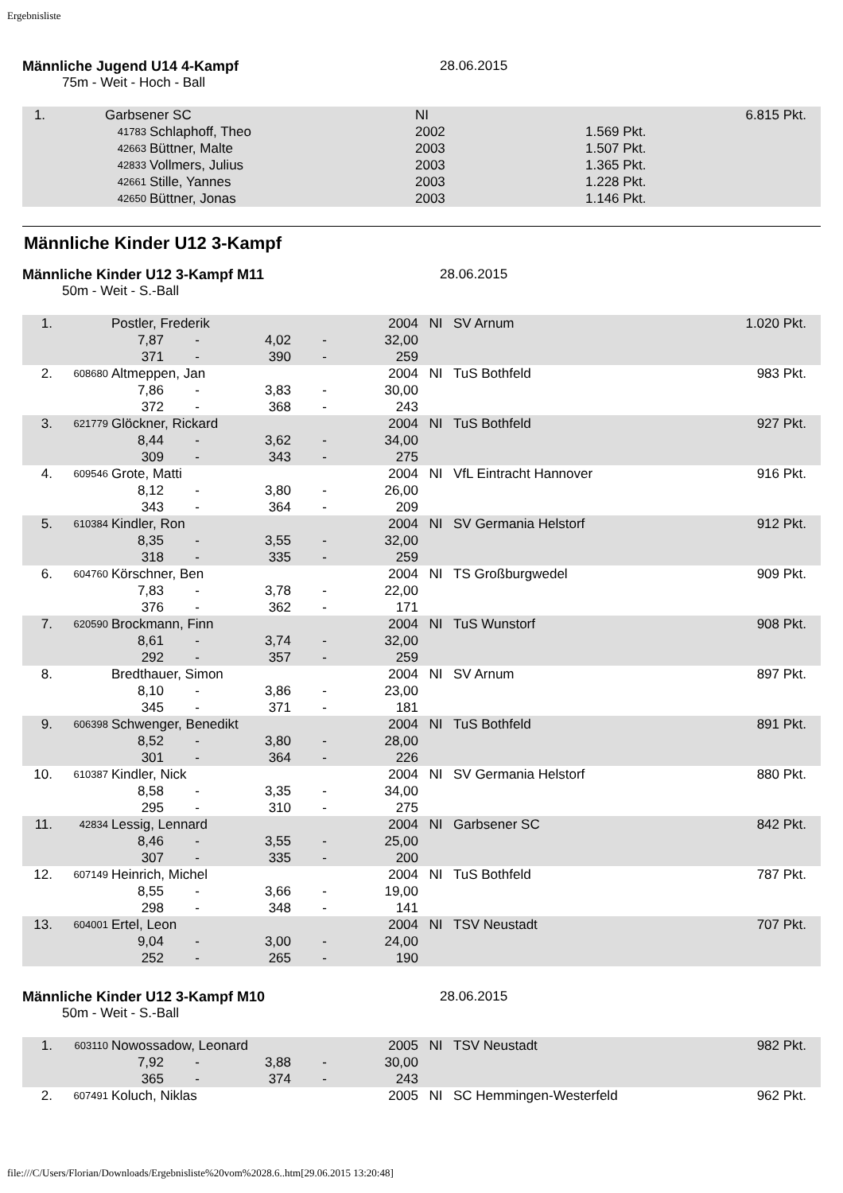Ergebnisliste
Männliche Jugend U14 4-Kampf 28.06.2015
75m - Weit - Hoch - Ball
| 1. | Garbsener SC | | NI | | 6.815 Pkt. |
| | 41783 | Schlaphoff, Theo | 2002 | 1.569 Pkt. | |
| | 42663 | Büttner, Malte | 2003 | 1.507 Pkt. | |
| | 42833 | Vollmers, Julius | 2003 | 1.365 Pkt. | |
| | 42661 | Stille, Yannes | 2003 | 1.228 Pkt. | |
| | 42650 | Büttner, Jonas | 2003 | 1.146 Pkt. | |
Männliche Kinder U12 3-Kampf
Männliche Kinder U12 3-Kampf M11 28.06.2015
50m - Weit - S.-Ball
| 1. | | Postler, Frederik | | | | 2004 | NI | SV Arnum | 1.020 Pkt. |
| | | 7,87 | - | 4,02 | - | 32,00 | | | |
| | | 371 | - | 390 | - | 259 | | | |
| 2. | 608680 | Altmeppen, Jan | | | | 2004 | NI | TuS Bothfeld | 983 Pkt. |
| | | 7,86 | - | 3,83 | - | 30,00 | | | |
| | | 372 | - | 368 | - | 243 | | | |
| 3. | 621779 | Glöckner, Rickard | | | | 2004 | NI | TuS Bothfeld | 927 Pkt. |
| | | 8,44 | - | 3,62 | - | 34,00 | | | |
| | | 309 | - | 343 | - | 275 | | | |
| 4. | 609546 | Grote, Matti | | | | 2004 | NI | VfL Eintracht Hannover | 916 Pkt. |
| | | 8,12 | - | 3,80 | - | 26,00 | | | |
| | | 343 | - | 364 | - | 209 | | | |
| 5. | 610384 | Kindler, Ron | | | | 2004 | NI | SV Germania Helstorf | 912 Pkt. |
| | | 8,35 | - | 3,55 | - | 32,00 | | | |
| | | 318 | - | 335 | - | 259 | | | |
| 6. | 604760 | Körschner, Ben | | | | 2004 | NI | TS Großburgwedel | 909 Pkt. |
| | | 7,83 | - | 3,78 | - | 22,00 | | | |
| | | 376 | - | 362 | - | 171 | | | |
| 7. | 620590 | Brockmann, Finn | | | | 2004 | NI | TuS Wunstorf | 908 Pkt. |
| | | 8,61 | - | 3,74 | - | 32,00 | | | |
| | | 292 | - | 357 | - | 259 | | | |
| 8. | | Bredthauer, Simon | | | | 2004 | NI | SV Arnum | 897 Pkt. |
| | | 8,10 | - | 3,86 | - | 23,00 | | | |
| | | 345 | - | 371 | - | 181 | | | |
| 9. | 606398 | Schwenger, Benedikt | | | | 2004 | NI | TuS Bothfeld | 891 Pkt. |
| | | 8,52 | - | 3,80 | - | 28,00 | | | |
| | | 301 | - | 364 | - | 226 | | | |
| 10. | 610387 | Kindler, Nick | | | | 2004 | NI | SV Germania Helstorf | 880 Pkt. |
| | | 8,58 | - | 3,35 | - | 34,00 | | | |
| | | 295 | - | 310 | - | 275 | | | |
| 11. | 42834 | Lessig, Lennard | | | | 2004 | NI | Garbsener SC | 842 Pkt. |
| | | 8,46 | - | 3,55 | - | 25,00 | | | |
| | | 307 | - | 335 | - | 200 | | | |
| 12. | 607149 | Heinrich, Michel | | | | 2004 | NI | TuS Bothfeld | 787 Pkt. |
| | | 8,55 | - | 3,66 | - | 19,00 | | | |
| | | 298 | - | 348 | - | 141 | | | |
| 13. | 604001 | Ertel, Leon | | | | 2004 | NI | TSV Neustadt | 707 Pkt. |
| | | 9,04 | - | 3,00 | - | 24,00 | | | |
| | | 252 | - | 265 | - | 190 | | | |
Männliche Kinder U12 3-Kampf M10 28.06.2015
50m - Weit - S.-Ball
| 1. | 603110 | Nowossadow, Leonard | | | | 2005 | NI | TSV Neustadt | 982 Pkt. |
| | | 7,92 | - | 3,88 | - | 30,00 | | | |
| | | 365 | - | 374 | - | 243 | | | |
| 2. | 607491 | Koluch, Niklas | | | | 2005 | NI | SC Hemmingen-Westerfeld | 962 Pkt. |
file:///C/Users/Florian/Downloads/Ergebnisliste%20vom%2028.6..htm[29.06.2015 13:20:48]